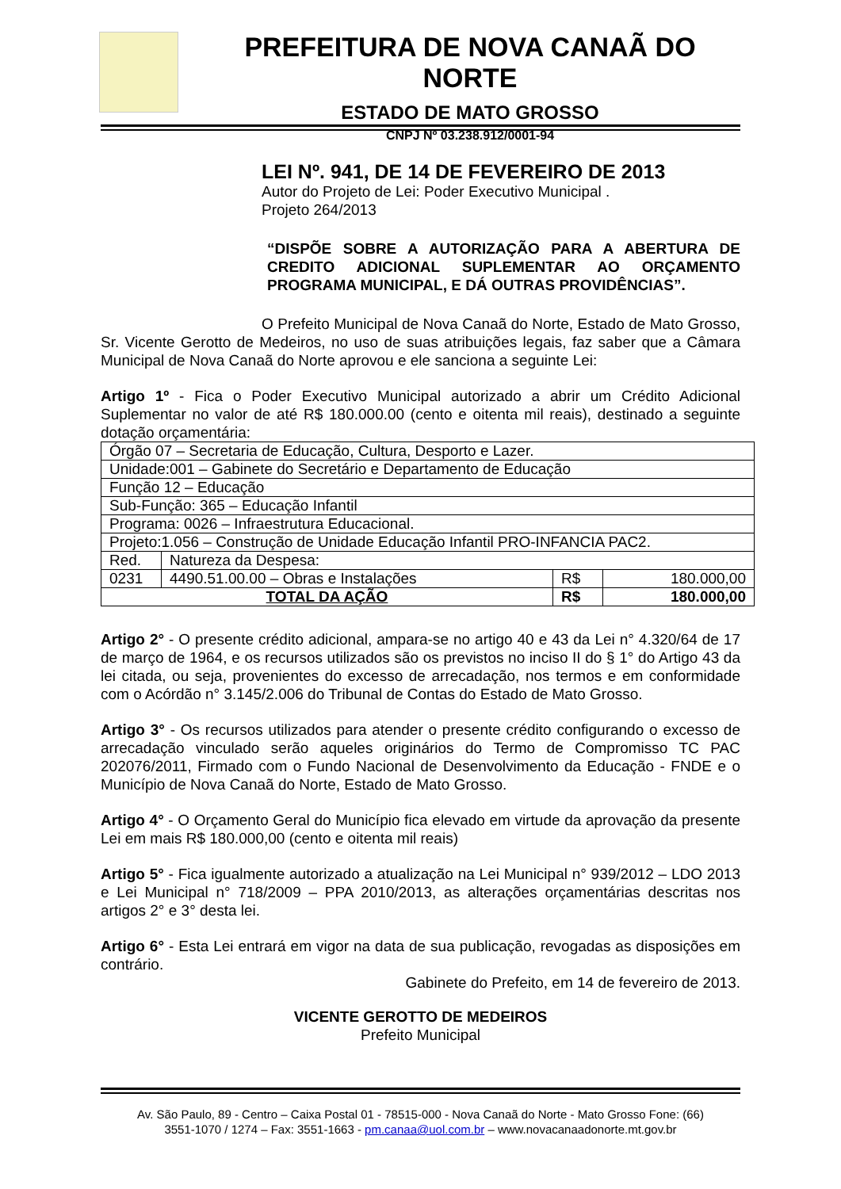PREFEITURA DE NOVA CANAÃ DO NORTE
ESTADO DE MATO GROSSO
CNPJ Nº 03.238.912/0001-94
LEI Nº. 941, DE 14 DE FEVEREIRO DE 2013
Autor do Projeto de Lei: Poder Executivo Municipal .
Projeto 264/2013
“DISPÕE SOBRE A AUTORIZAÇÃO PARA A ABERTURA DE CREDITO ADICIONAL SUPLEMENTAR AO ORÇAMENTO PROGRAMA MUNICIPAL, E DÁ OUTRAS PROVIDÊNCIAS”.
O Prefeito Municipal de Nova Canaã do Norte, Estado de Mato Grosso, Sr. Vicente Gerotto de Medeiros, no uso de suas atribuições legais, faz saber que a Câmara Municipal de Nova Canaã do Norte aprovou e ele sanciona a seguinte Lei:
Artigo 1º - Fica o Poder Executivo Municipal autorizado a abrir um Crédito Adicional Suplementar no valor de até R$ 180.000.00 (cento e oitenta mil reais), destinado a seguinte dotação orçamentária:
| Órgão 07 – Secretaria de Educação, Cultura, Desporto e Lazer. | | | |
| Unidade:001 – Gabinete do Secretário e Departamento de Educação | | | |
| Função 12 – Educação | | | |
| Sub-Função: 365 – Educação Infantil | | | |
| Programa: 0026 – Infraestrutura Educacional. | | | |
| Projeto:1.056 – Construção de Unidade Educação Infantil PRO-INFANCIA PAC2. | | | |
| Red. | Natureza da Despesa: | | |
| 0231 | 4490.51.00.00 – Obras e Instalações | R$ | 180.000,00 |
| TOTAL DA AÇÃO | | R$ | 180.000,00 |
Artigo 2° - O presente crédito adicional, ampara-se no artigo 40 e 43 da Lei n° 4.320/64 de 17 de março de 1964, e os recursos utilizados são os previstos no inciso II do § 1° do Artigo 43 da lei citada, ou seja, provenientes do excesso de arrecadação, nos termos e em conformidade com o Acórdão n° 3.145/2.006 do Tribunal de Contas do Estado de Mato Grosso.
Artigo 3° - Os recursos utilizados para atender o presente crédito configurando o excesso de arrecadação vinculado serão aqueles originários do Termo de Compromisso TC PAC 202076/2011, Firmado com o Fundo Nacional de Desenvolvimento da Educação - FNDE e o Município de Nova Canaã do Norte, Estado de Mato Grosso.
Artigo 4° - O Orçamento Geral do Município fica elevado em virtude da aprovação da presente Lei em mais R$ 180.000,00 (cento e oitenta mil reais)
Artigo 5° - Fica igualmente autorizado a atualização na Lei Municipal n° 939/2012 – LDO 2013 e Lei Municipal n° 718/2009 – PPA 2010/2013, as alterações orçamentárias descritas nos artigos 2° e 3° desta lei.
Artigo 6° - Esta Lei entrará em vigor na data de sua publicação, revogadas as disposições em contrário.
Gabinete do Prefeito, em 14 de fevereiro de 2013.
VICENTE GEROTTO DE MEDEIROS
Prefeito Municipal
Av. São Paulo, 89 - Centro – Caixa Postal 01 - 78515-000 - Nova Canaã do Norte - Mato Grosso Fone: (66)
3551-1070 / 1274 – Fax: 3551-1663 - pm.canaa@uol.com.br – www.novacanaadonorte.mt.gov.br